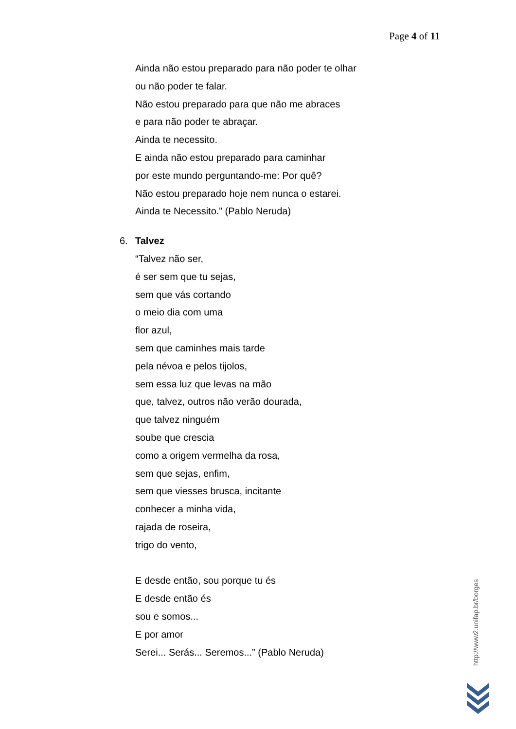Page 4 of 11
Ainda não estou preparado para não poder te olhar
ou não poder te falar.
Não estou preparado para que não me abraces
e para não poder te abraçar.
Ainda te necessito.
E ainda não estou preparado para caminhar
por este mundo perguntando-me: Por quê?
Não estou preparado hoje nem nunca o estarei.
Ainda te Necessito.” (Pablo Neruda)
6. Talvez
“Talvez não ser,
é ser sem que tu sejas,
sem que vás cortando
o meio dia com uma
flor azul,
sem que caminhes mais tarde
pela névoa e pelos tijolos,
sem essa luz que levas na mão
que, talvez, outros não verão dourada,
que talvez ninguém
soube que crescia
como a origem vermelha da rosa,
sem que sejas, enfim,
sem que viesses brusca, incitante
conhecer a minha vida,
rajada de roseira,
trigo do vento,
E desde então, sou porque tu és
E desde então és
sou e somos...
E por amor
Serei... Serás... Seremos...” (Pablo Neruda)
http://www2.unifap.br/borges